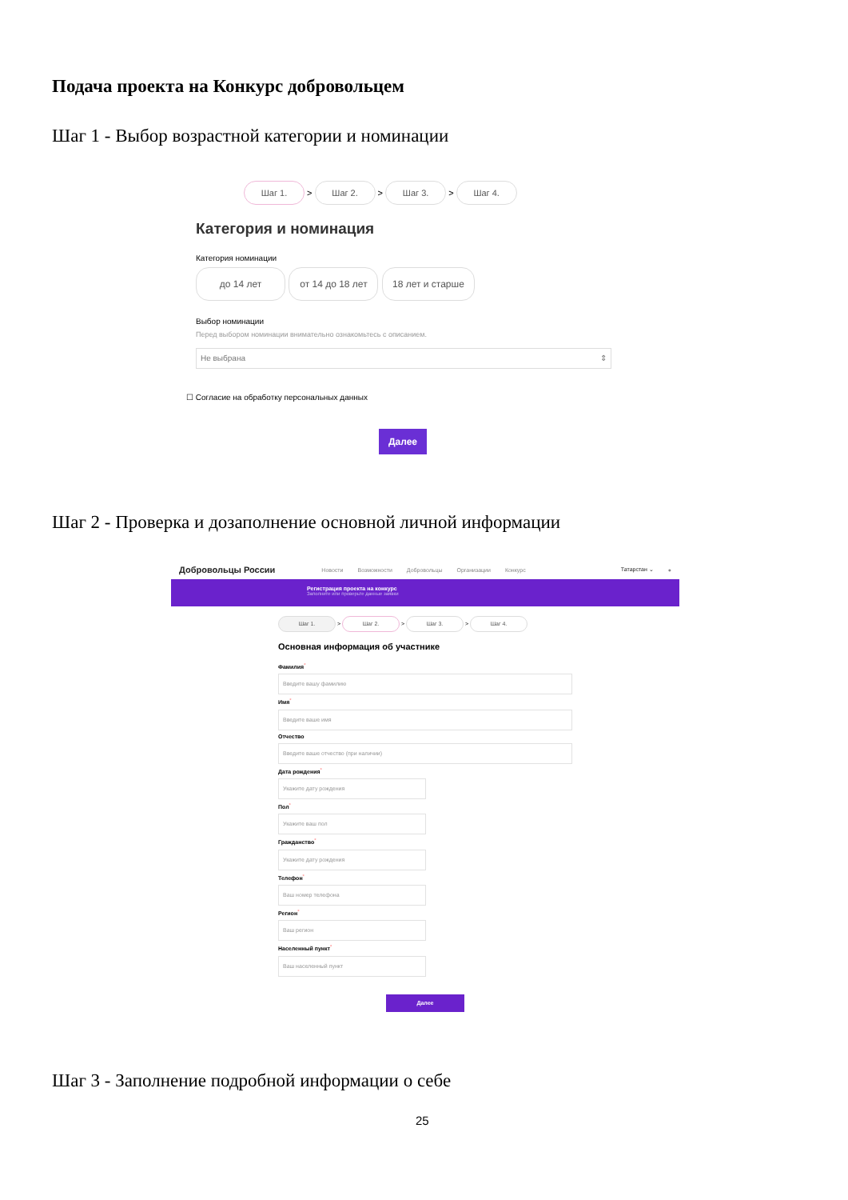Подача проекта на Конкурс добровольцем
Шаг 1 - Выбор возрастной категории и номинации
Шаг 1. > Шаг 2. > Шаг 3. > Шаг 4.
Категория и номинация
Категория номинации
до 14 лет от 14 до 18 лет 18 лет и старше
Выбор номинации
Перед выбором номинации внимательно ознакомьтесь с описанием.
Не выбрана ⇕
☐ Согласие на обработку персональных данных
Далее
Шаг 2 - Проверка и дозаполнение основной личной информации
Добровольцы России Новости Возможности Добровольцы Организации Конкурс Татарстан ⌄ ●
Регистрация проекта на конкурс
Заполните или проверьте данные заявки
Шаг 1. > Шаг 2. > Шаг 3. > Шаг 4.
Основная информация об участнике
Фамилия<sup>*</sup>
Введите вашу фамилию
Имя<sup>*</sup>
Введите ваше имя
Отчество
Введите ваше отчество (при наличии)
Дата рождения<sup>*</sup>
Укажите дату рождения
Пол<sup>*</sup>
Укажите ваш пол
Гражданство<sup>*</sup>
Укажите дату рождения
Телефон<sup>*</sup>
Ваш номер телефона
Регион<sup>*</sup>
Ваш регион
Населенный пункт<sup>*</sup>
Ваш населенный пункт
Далее
Шаг 3 - Заполнение подробной информации о себе
25